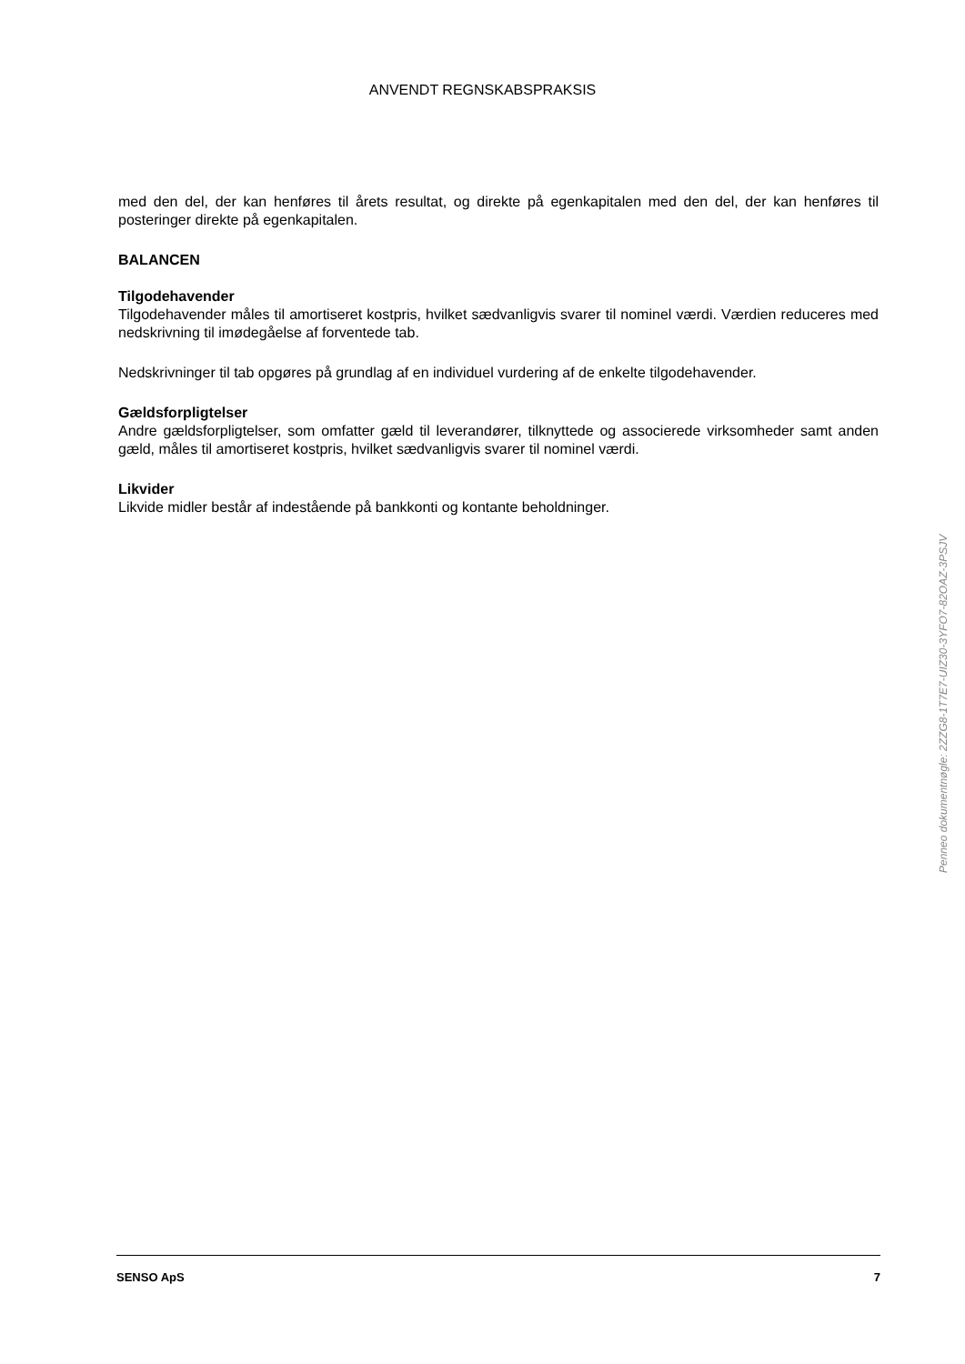ANVENDT REGNSKABSPRAKSIS
med den del, der kan henføres til årets resultat, og direkte på egenkapitalen med den del, der kan henføres til posteringer direkte på egenkapitalen.
BALANCEN
Tilgodehavender
Tilgodehavender måles til amortiseret kostpris, hvilket sædvanligvis svarer til nominel værdi. Værdien reduceres med nedskrivning til imødegåelse af forventede tab.
Nedskrivninger til tab opgøres på grundlag af en individuel vurdering af de enkelte tilgodehavender.
Gældsforpligtelser
Andre gældsforpligtelser, som omfatter gæld til leverandører, tilknyttede og associerede virksomheder samt anden gæld, måles til amortiseret kostpris, hvilket sædvanligvis svarer til nominel værdi.
Likvider
Likvide midler består af indestående på bankkonti og kontante beholdninger.
Penneo dokumentnøgle: 2ZZG8-1T7E7-UIZ30-3YFO7-82OAZ-3PSJV
SENSO ApS 7